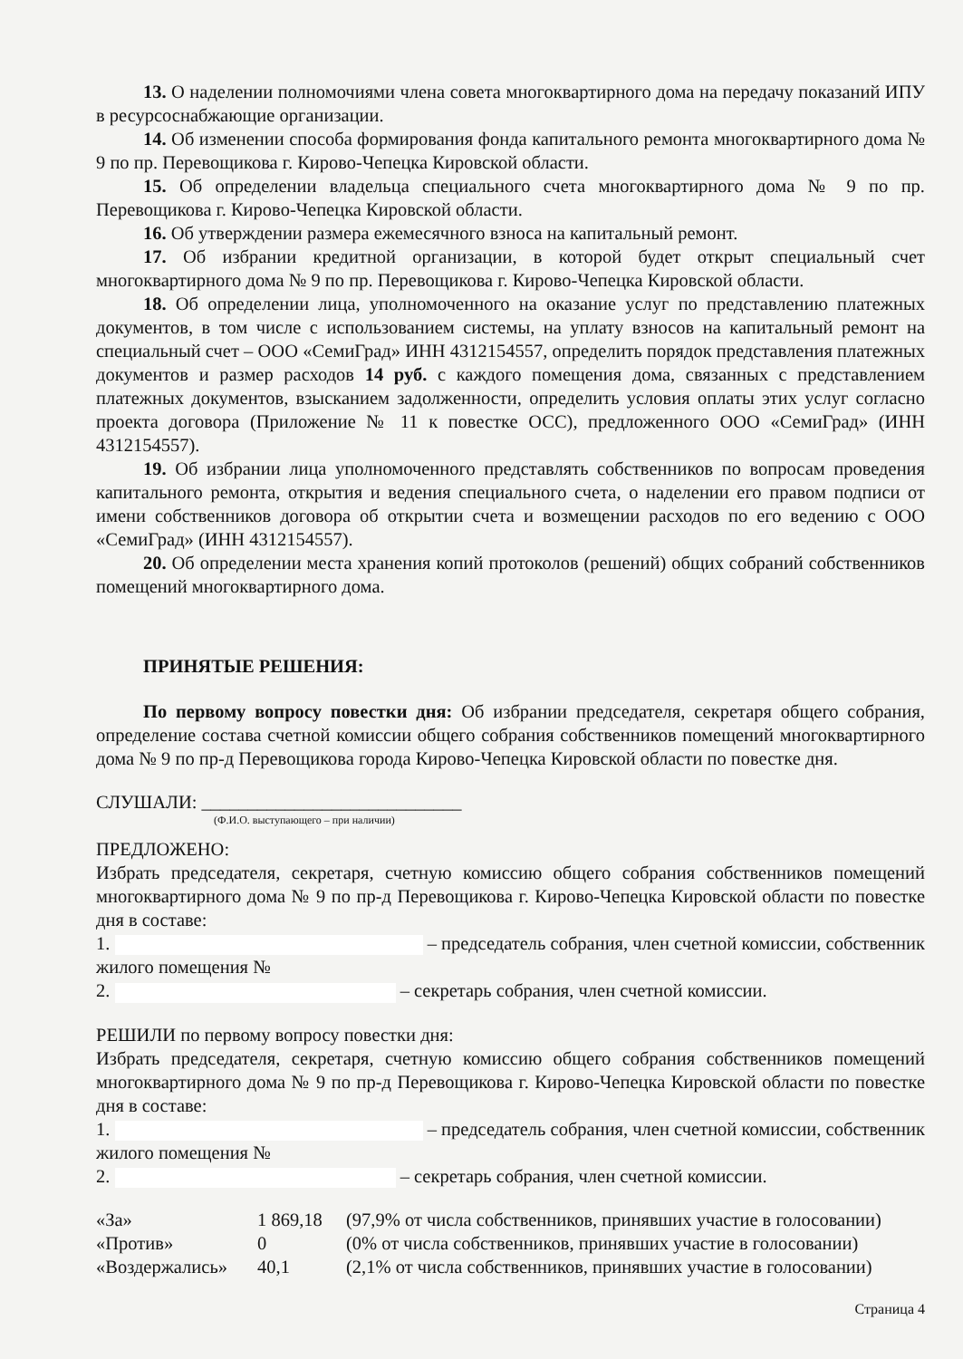13. О наделении полномочиями члена совета многоквартирного дома на передачу показаний ИПУ в ресурсоснабжающие организации.
14. Об изменении способа формирования фонда капитального ремонта многоквартирного дома № 9 по пр. Перевощикова г. Кирово-Чепецка Кировской области.
15. Об определении владельца специального счета многоквартирного дома № 9 по пр. Перевощикова г. Кирово-Чепецка Кировской области.
16. Об утверждении размера ежемесячного взноса на капитальный ремонт.
17. Об избрании кредитной организации, в которой будет открыт специальный счет многоквартирного дома № 9 по пр. Перевощикова г. Кирово-Чепецка Кировской области.
18. Об определении лица, уполномоченного на оказание услуг по представлению платежных документов, в том числе с использованием системы, на уплату взносов на капитальный ремонт на специальный счет – ООО «СемиГрад» ИНН 4312154557, определить порядок представления платежных документов и размер расходов 14 руб. с каждого помещения дома, связанных с представлением платежных документов, взысканием задолженности, определить условия оплаты этих услуг согласно проекта договора (Приложение № 11 к повестке ОСС), предложенного ООО «СемиГрад» (ИНН 4312154557).
19. Об избрании лица уполномоченного представлять собственников по вопросам проведения капитального ремонта, открытия и ведения специального счета, о наделении его правом подписи от имени собственников договора об открытии счета и возмещении расходов по его ведению с ООО «СемиГрад» (ИНН 4312154557).
20. Об определении места хранения копий протоколов (решений) общих собраний собственников помещений многоквартирного дома.
ПРИНЯТЫЕ РЕШЕНИЯ:
По первому вопросу повестки дня: Об избрании председателя, секретаря общего собрания, определение состава счетной комиссии общего собрания собственников помещений многоквартирного дома № 9 по пр-д Перевощикова города Кирово-Чепецка Кировской области по повестке дня.
СЛУШАЛИ: ____________________________
(Ф.И.О. выступающего – при наличии)
ПРЕДЛОЖЕНО:
Избрать председателя, секретаря, счетную комиссию общего собрания собственников помещений многоквартирного дома № 9 по пр-д Перевощикова г. Кирово-Чепецка Кировской области по повестке дня в составе:
1. – председатель собрания, член счетной комиссии, собственник жилого помещения №
2. – секретарь собрания, член счетной комиссии.
РЕШИЛИ по первому вопросу повестки дня:
Избрать председателя, секретаря, счетную комиссию общего собрания собственников помещений многоквартирного дома № 9 по пр-д Перевощикова г. Кирово-Чепецка Кировской области по повестке дня в составе:
1. – председатель собрания, член счетной комиссии, собственник жилого помещения №
2. – секретарь собрания, член счетной комиссии.
| «За» | 1 869,18 | (97,9% от числа собственников, принявших участие в голосовании) |
| «Против» | 0 | (0% от числа собственников, принявших участие в голосовании) |
| «Воздержались» | 40,1 | (2,1% от числа собственников, принявших участие в голосовании) |
Страница 4